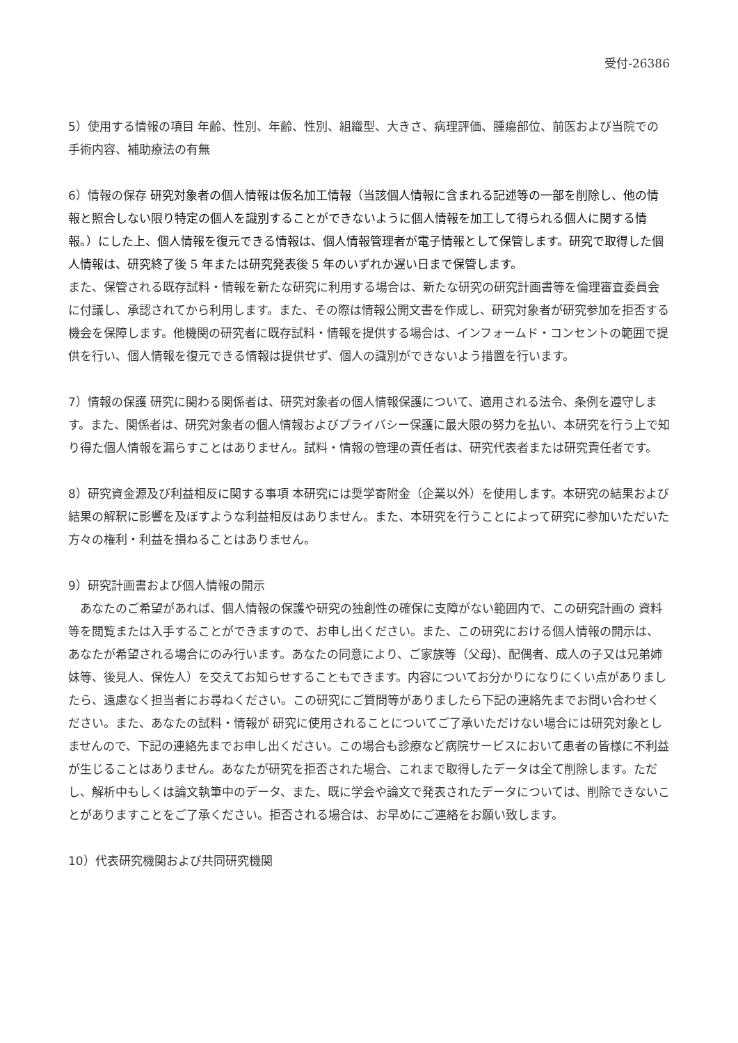受付-26386
5）使用する情報の項目 年齢、性別、年齢、性別、組織型、大きさ、病理評価、腫瘍部位、前医および当院での手術内容、補助療法の有無
6）情報の保存 研究対象者の個人情報は仮名加工情報（当該個人情報に含まれる記述等の一部を削除し、他の情報と照合しない限り特定の個人を識別することができないように個人情報を加工して得られる個人に関する情報。）にした上、個人情報を復元できる情報は、個人情報管理者が電子情報として保管します。研究で取得した個人情報は、研究終了後 5 年または研究発表後 5 年のいずれか遅い日まで保管します。
また、保管される既存試料・情報を新たな研究に利用する場合は、新たな研究の研究計画書等を倫理審査委員会に付議し、承認されてから利用します。また、その際は情報公開文書を作成し、研究対象者が研究参加を拒否する機会を保障します。他機関の研究者に既存試料・情報を提供する場合は、インフォームド・コンセントの範囲で提供を行い、個人情報を復元できる情報は提供せず、個人の識別ができないよう措置を行います。
7）情報の保護 研究に関わる関係者は、研究対象者の個人情報保護について、適用される法令、条例を遵守します。また、関係者は、研究対象者の個人情報およびプライバシー保護に最大限の努力を払い、本研究を行う上で知り得た個人情報を漏らすことはありません。試料・情報の管理の責任者は、研究代表者または研究責任者です。
8）研究資金源及び利益相反に関する事項 本研究には奨学寄附金（企業以外）を使用します。本研究の結果および結果の解釈に影響を及ぼすような利益相反はありません。また、本研究を行うことによって研究に参加いただいた方々の権利・利益を損ねることはありません。
9）研究計画書および個人情報の開示
　あなたのご希望があれば、個人情報の保護や研究の独創性の確保に支障がない範囲内で、この研究計画の 資料等を閲覧または入手することができますので、お申し出ください。また、この研究における個人情報の開示は、あなたが希望される場合にのみ行います。あなたの同意により、ご家族等（父母)、配偶者、成人の子又は兄弟姉妹等、後見人、保佐人）を交えてお知らせすることもできます。内容についてお分かりになりにくい点がありましたら、遠慮なく担当者にお尋ねください。この研究にご質問等がありましたら下記の連絡先までお問い合わせください。また、あなたの試料・情報が 研究に使用されることについてご了承いただけない場合には研究対象としませんので、下記の連絡先までお申し出ください。この場合も診療など病院サービスにおいて患者の皆様に不利益が生じることはありません。あなたが研究を拒否された場合、これまで取得したデータは全て削除します。ただし、解析中もしくは論文執筆中のデータ、また、既に学会や論文で発表されたデータについては、削除できないことがありますことをご了承ください。拒否される場合は、お早めにご連絡をお願い致します。
10）代表研究機関および共同研究機関